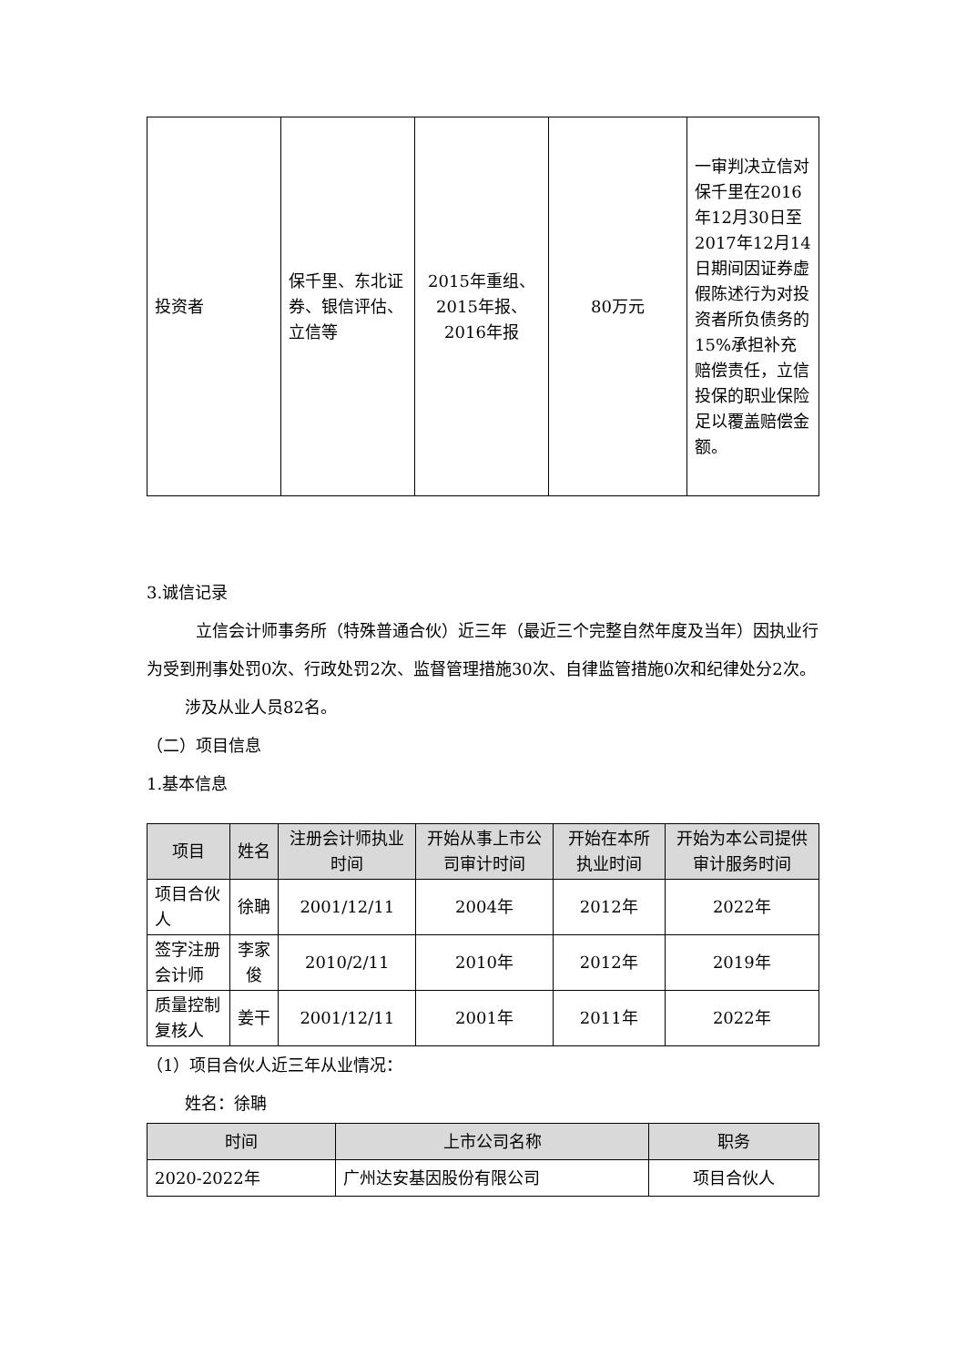| 投资者 | 保千里、东北证券、银信评估、立信等 | 2015年重组、2015年报、2016年报 | 80万元 | 一审判决立信对保千里在2016年12月30日至2017年12月14日期间因证券虚假陈述行为对投资者所负债务的15%承担补充赔偿责任，立信投保的职业保险足以覆盖赔偿金额。 |
3.诚信记录
立信会计师事务所（特殊普通合伙）近三年（最近三个完整自然年度及当年）因执业行为受到刑事处罚0次、行政处罚2次、监督管理措施30次、自律监管措施0次和纪律处分2次。
涉及从业人员82名。
（二）项目信息
1.基本信息
| 项目 | 姓名 | 注册会计师执业时间 | 开始从事上市公司审计时间 | 开始在本所执业时间 | 开始为本公司提供审计服务时间 |
| --- | --- | --- | --- | --- | --- |
| 项目合伙人 | 徐聃 | 2001/12/11 | 2004年 | 2012年 | 2022年 |
| 签字注册会计师 | 李家俊 | 2010/2/11 | 2010年 | 2012年 | 2019年 |
| 质量控制复核人 | 姜干 | 2001/12/11 | 2001年 | 2011年 | 2022年 |
（1）项目合伙人近三年从业情况：
姓名：徐聃
| 时间 | 上市公司名称 | 职务 |
| --- | --- | --- |
| 2020-2022年 | 广州达安基因股份有限公司 | 项目合伙人 |